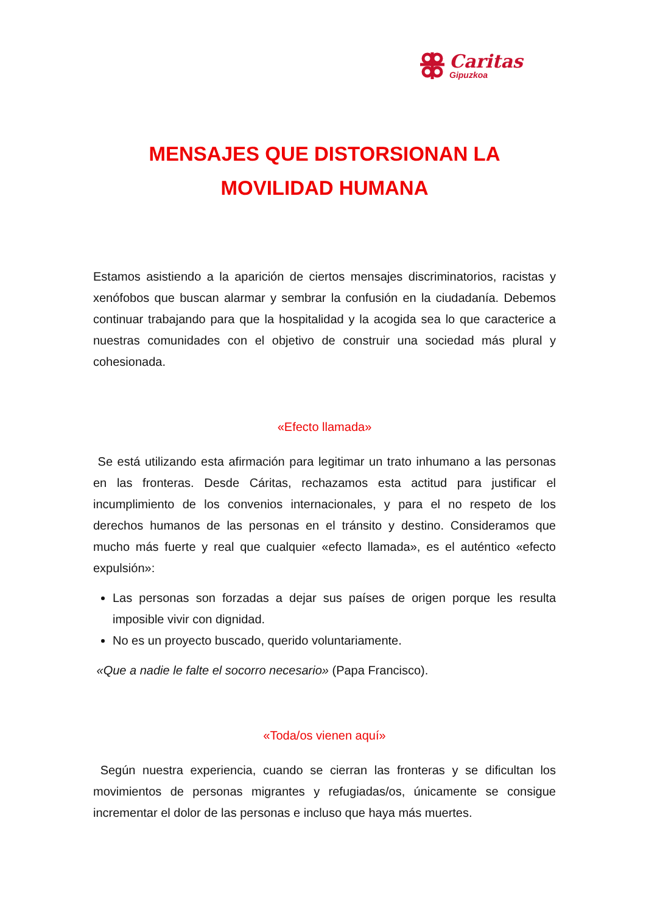Caritas
Gipuzkoa
MENSAJES QUE DISTORSIONAN LA
MOVILIDAD HUMANA
Estamos asistiendo a la aparición de ciertos mensajes discriminatorios, racistas y xenófobos que buscan alarmar y sembrar la confusión en la ciudadanía. Debemos continuar trabajando para que la hospitalidad y la acogida sea lo que caracterice a nuestras comunidades con el objetivo de construir una sociedad más plural y cohesionada.
«Efecto llamada»
Se está utilizando esta afirmación para legitimar un trato inhumano a las personas en las fronteras. Desde Cáritas, rechazamos esta actitud para justificar el incumplimiento de los convenios internacionales, y para el no respeto de los derechos humanos de las personas en el tránsito y destino. Consideramos que mucho más fuerte y real que cualquier «efecto llamada», es el auténtico «efecto expulsión»:
Las personas son forzadas a dejar sus países de origen porque les resulta imposible vivir con dignidad.
No es un proyecto buscado, querido voluntariamente.
«Que a nadie le falte el socorro necesario» (Papa Francisco).
«Toda/os vienen aquí»
Según nuestra experiencia, cuando se cierran las fronteras y se dificultan los movimientos de personas migrantes y refugiadas/os, únicamente se consigue incrementar el dolor de las personas e incluso que haya más muertes.